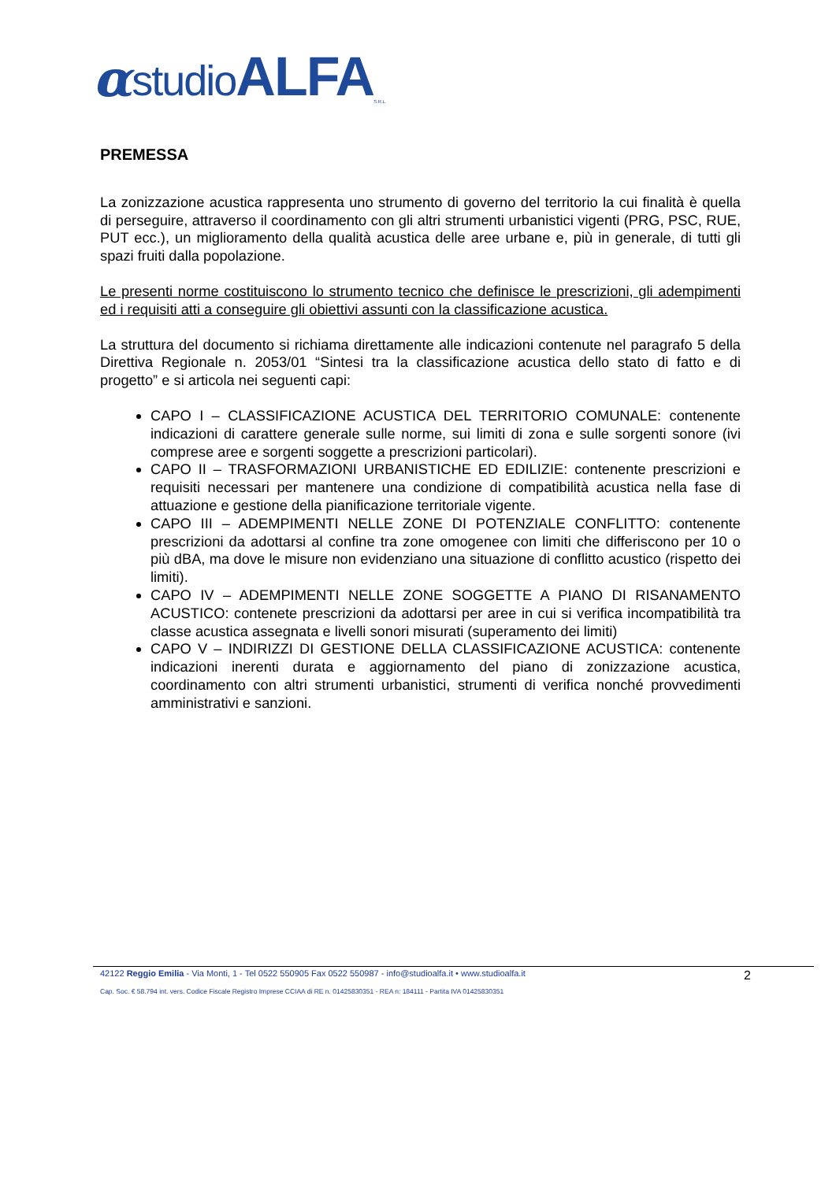αstudioALFA S.R.L
PREMESSA
La zonizzazione acustica rappresenta uno strumento di governo del territorio la cui finalità è quella di perseguire, attraverso il coordinamento con gli altri strumenti urbanistici vigenti (PRG, PSC, RUE, PUT ecc.), un miglioramento della qualità acustica delle aree urbane e, più in generale, di tutti gli spazi fruiti dalla popolazione.
Le presenti norme costituiscono lo strumento tecnico che definisce le prescrizioni, gli adempimenti ed i requisiti atti a conseguire gli obiettivi assunti con la classificazione acustica.
La struttura del documento si richiama direttamente alle indicazioni contenute nel paragrafo 5 della Direttiva Regionale n. 2053/01 “Sintesi tra la classificazione acustica dello stato di fatto e di progetto” e si articola nei seguenti capi:
CAPO I – CLASSIFICAZIONE ACUSTICA DEL TERRITORIO COMUNALE: contenente indicazioni di carattere generale sulle norme, sui limiti di zona e sulle sorgenti sonore (ivi comprese aree e sorgenti soggette a prescrizioni particolari).
CAPO II – TRASFORMAZIONI URBANISTICHE ED EDILIZIE: contenente prescrizioni e requisiti necessari per mantenere una condizione di compatibilità acustica nella fase di attuazione e gestione della pianificazione territoriale vigente.
CAPO III – ADEMPIMENTI NELLE ZONE DI POTENZIALE CONFLITTO: contenente prescrizioni da adottarsi al confine tra zone omogenee con limiti che differiscono per 10 o più dBA, ma dove le misure non evidenziano una situazione di conflitto acustico (rispetto dei limiti).
CAPO IV – ADEMPIMENTI NELLE ZONE SOGGETTE A PIANO DI RISANAMENTO ACUSTICO: contenete prescrizioni da adottarsi per aree in cui si verifica incompatibilità tra classe acustica assegnata e livelli sonori misurati (superamento dei limiti)
CAPO V – INDIRIZZI DI GESTIONE DELLA CLASSIFICAZIONE ACUSTICA: contenente indicazioni inerenti durata e aggiornamento del piano di zonizzazione acustica, coordinamento con altri strumenti urbanistici, strumenti di verifica nonché provvedimenti amministrativi e sanzioni.
42122 Reggio Emilia - Via Monti, 1 - Tel 0522 550905 Fax 0522 550987 - info@studioalfa.it • www.studioalfa.it 2
Cap. Soc. € 58.794 int. vers. Codice Fiscale Registro Imprese CCIAA di RE n. 01425830351 - REA n: 184111 - Partita IVA 01425830351